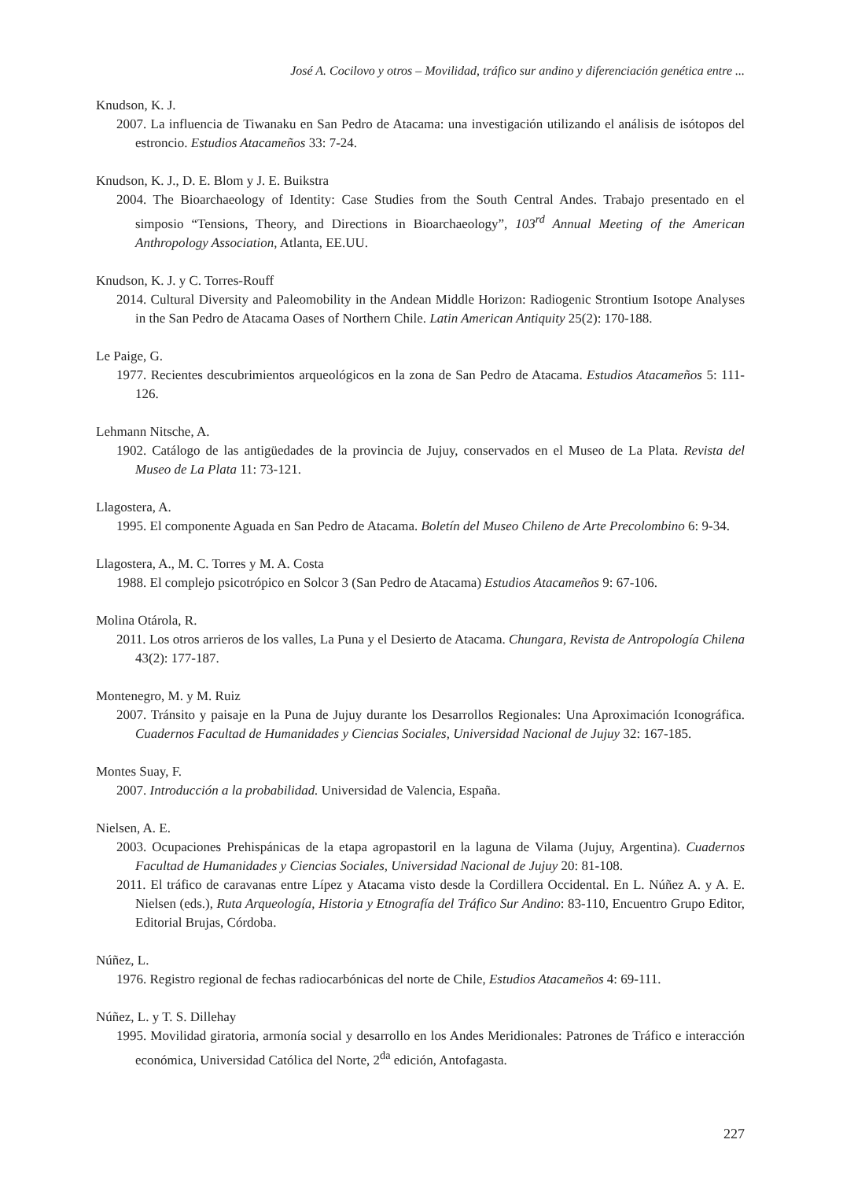José A. Cocilovo y otros – Movilidad, tráfico sur andino y diferenciación genética entre ...
Knudson, K. J.
2007. La influencia de Tiwanaku en San Pedro de Atacama: una investigación utilizando el análisis de isótopos del estroncio. Estudios Atacameños 33: 7-24.
Knudson, K. J., D. E. Blom y J. E. Buikstra
2004. The Bioarchaeology of Identity: Case Studies from the South Central Andes. Trabajo presentado en el simposio “Tensions, Theory, and Directions in Bioarchaeology”, 103<sup>rd</sup> Annual Meeting of the American Anthropology Association, Atlanta, EE.UU.
Knudson, K. J. y C. Torres-Rouff
2014. Cultural Diversity and Paleomobility in the Andean Middle Horizon: Radiogenic Strontium Isotope Analyses in the San Pedro de Atacama Oases of Northern Chile. Latin American Antiquity 25(2): 170-188.
Le Paige, G.
1977. Recientes descubrimientos arqueológicos en la zona de San Pedro de Atacama. Estudios Atacameños 5: 111-126.
Lehmann Nitsche, A.
1902. Catálogo de las antigüedades de la provincia de Jujuy, conservados en el Museo de La Plata. Revista del Museo de La Plata 11: 73-121.
Llagostera, A.
1995. El componente Aguada en San Pedro de Atacama. Boletín del Museo Chileno de Arte Precolombino 6: 9-34.
Llagostera, A., M. C. Torres y M. A. Costa
1988. El complejo psicotrópico en Solcor 3 (San Pedro de Atacama) Estudios Atacameños 9: 67-106.
Molina Otárola, R.
2011. Los otros arrieros de los valles, La Puna y el Desierto de Atacama. Chungara, Revista de Antropología Chilena 43(2): 177-187.
Montenegro, M. y M. Ruiz
2007. Tránsito y paisaje en la Puna de Jujuy durante los Desarrollos Regionales: Una Aproximación Iconográfica. Cuadernos Facultad de Humanidades y Ciencias Sociales, Universidad Nacional de Jujuy 32: 167-185.
Montes Suay, F.
2007. Introducción a la probabilidad. Universidad de Valencia, España.
Nielsen, A. E.
2003. Ocupaciones Prehispánicas de la etapa agropastoril en la laguna de Vilama (Jujuy, Argentina). Cuadernos Facultad de Humanidades y Ciencias Sociales, Universidad Nacional de Jujuy 20: 81-108.
2011. El tráfico de caravanas entre Lípez y Atacama visto desde la Cordillera Occidental. En L. Núñez A. y A. E. Nielsen (eds.), Ruta Arqueología, Historia y Etnografía del Tráfico Sur Andino: 83-110, Encuentro Grupo Editor, Editorial Brujas, Córdoba.
Núñez, L.
1976. Registro regional de fechas radiocarbónicas del norte de Chile, Estudios Atacameños 4: 69-111.
Núñez, L. y T. S. Dillehay
1995. Movilidad giratoria, armonía social y desarrollo en los Andes Meridionales: Patrones de Tráfico e interacción económica, Universidad Católica del Norte, 2<sup>da</sup> edición, Antofagasta.
227